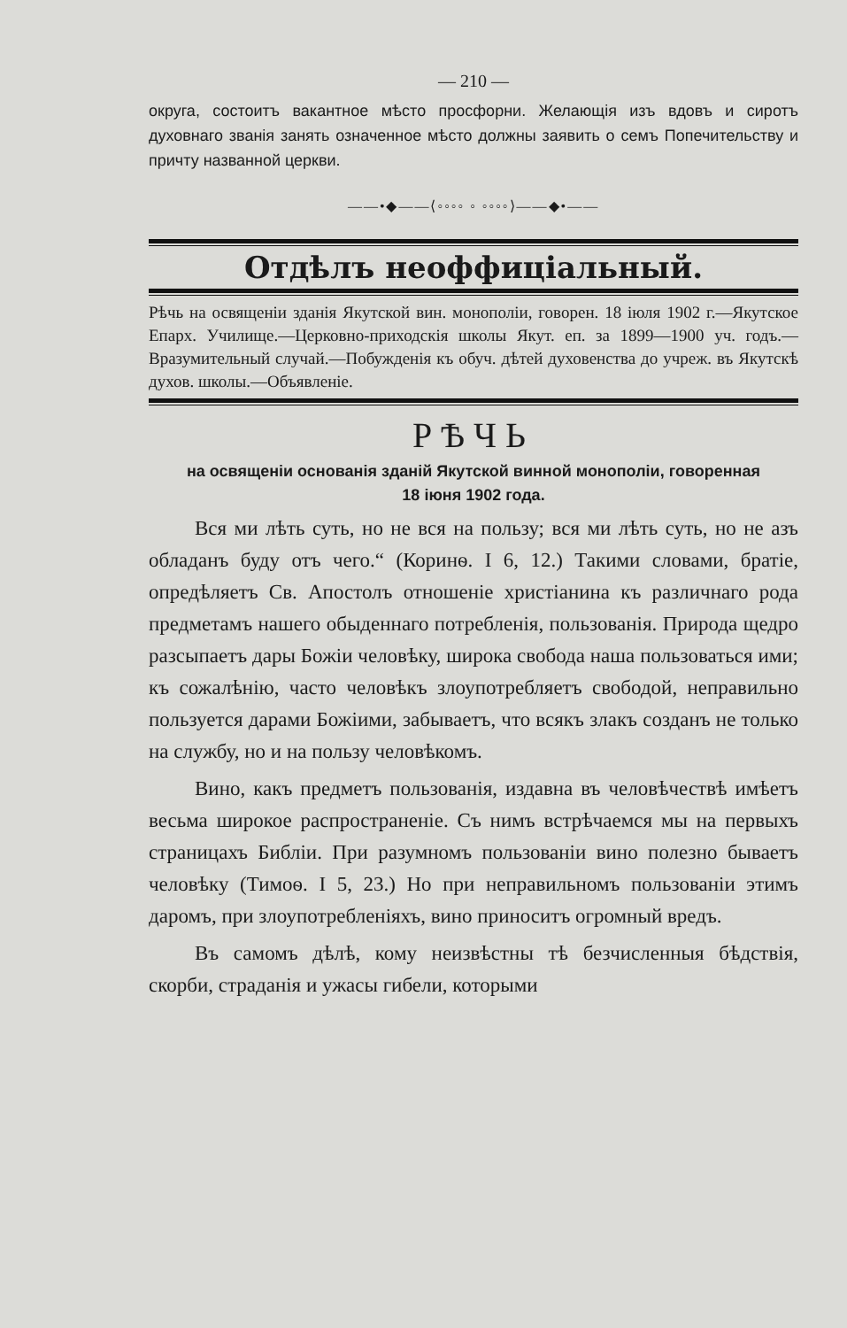— 210 —
округа, состоитъ вакантное мѣсто просфорни. Желающія изъ вдовъ и сиротъ духовнаго званія занять означенное мѣсто должны заявить о семъ Попечительству и причту названной церкви.
——•◆——⟨◦◦◦◦ ◦ ◦◦◦◦⟩——◆•——
Отдѣлъ неоффиціальный.
Рѣчь на освященіи зданія Якутской вин. монополіи, говорен. 18 іюля 1902 г.—Якутское Епарх. Училище.—Церковно-приходскія школы Якут. еп. за 1899—1900 уч. годъ.—Вразумительный случай.—Побужденія къ обуч. дѣтей духовенства до учреж. въ Якутскѣ духов. школы.—Объявленіе.
РѢЧЬ
на освященіи основанія зданій Якутской винной монополіи, говоренная
18 іюня 1902 года.
Вся ми лѣть суть, но не вся на пользу; вся ми лѣть суть, но не азъ обладанъ буду отъ чего.“ (Коринѳ. I 6, 12.) Такими словами, братіе, опредѣляетъ Св. Апостолъ отношеніе христіанина къ различнаго рода предметамъ нашего обыденнаго потребленія, пользованія. Природа щедро разсыпаетъ дары Божіи человѣку, широка свобода наша пользоваться ими; къ сожалѣнію, часто человѣкъ злоупотребляетъ свободой, неправильно пользуется дарами Божіими, забываетъ, что всякъ злакъ созданъ не только на службу, но и на пользу человѣкомъ.
Вино, какъ предметъ пользованія, издавна въ человѣчествѣ имѣетъ весьма широкое распространеніе. Съ нимъ встрѣчаемся мы на первыхъ страницахъ Библіи. При разумномъ пользованіи вино полезно бываетъ человѣку (Тимоѳ. I 5, 23.) Но при неправильномъ пользованіи этимъ даромъ, при злоупотребленіяхъ, вино приноситъ огромный вредъ.
Въ самомъ дѣлѣ, кому неизвѣстны тѣ безчисленныя бѣдствія, скорби, страданія и ужасы гибели, которыми